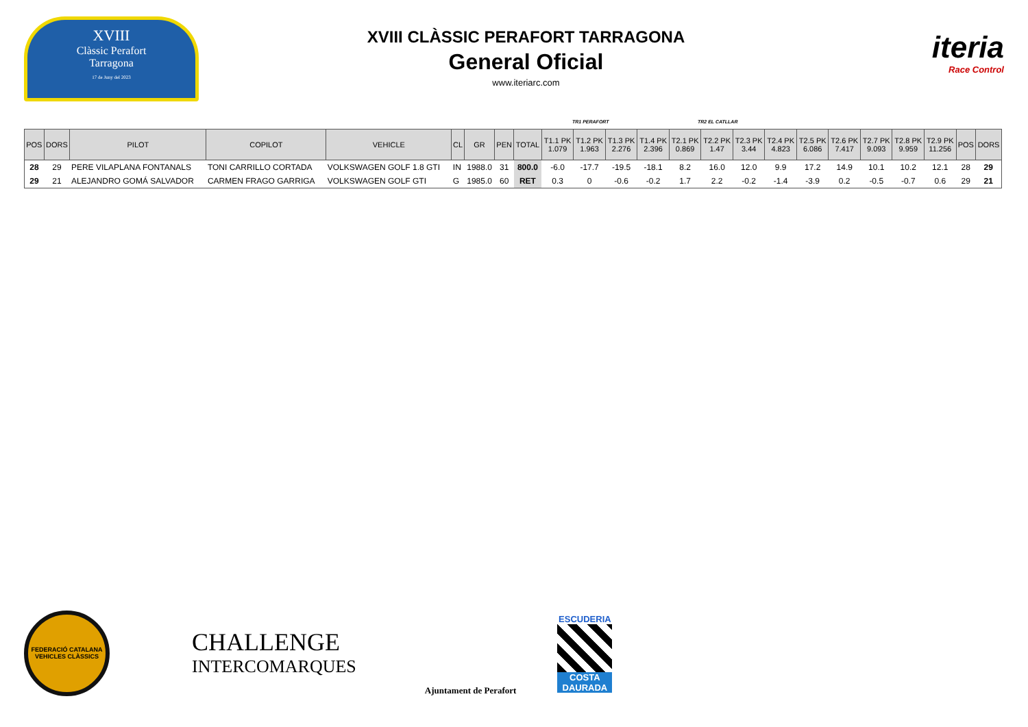XVIII
Clàssic Perafort
Tarragona
17 de Juny del 2023
XVIII CLÀSSIC PERAFORT TARRAGONA
General Oficial
www.iteriarc.com
iteria
Race Control
TR1 PERAFORT TR2 EL CATLLAR
| POS | DORS | PILOT | COPILOT | VEHICLE | CL | GR | PEN | TOTAL | T1.1 PK 1.079 | T1.2 PK 1.963 | T1.3 PK 2.276 | T1.4 PK 2.396 | T2.1 PK 0.869 | T2.2 PK 1.47 | T2.3 PK 3.44 | T2.4 PK 4.823 | T2.5 PK 6.086 | T2.6 PK 7.417 | T2.7 PK 9.093 | T2.8 PK 9.959 | T2.9 PK 11.256 | POS | DORS |
| --- | --- | --- | --- | --- | --- | --- | --- | --- | --- | --- | --- | --- | --- | --- | --- | --- | --- | --- | --- | --- | --- | --- | --- |
| 28 | 29 | PERE VILAPLANA FONTANALS | TONI CARRILLO CORTADA | VOLKSWAGEN GOLF 1.8 GTI | IN | 1988.0 | 31 | 800.0 | -6.0 | -17.7 | -19.5 | -18.1 | 8.2 | 16.0 | 12.0 | 9.9 | 17.2 | 14.9 | 10.1 | 10.2 | 12.1 | 28 | 29 |
| 29 | 21 | ALEJANDRO GOMÁ SALVADOR | CARMEN FRAGO GARRIGA | VOLKSWAGEN GOLF GTI | G | 1985.0 | 60 | RET | 0.3 | 0 | -0.6 | -0.2 | 1.7 | 2.2 | -0.2 | -1.4 | -3.9 | 0.2 | -0.5 | -0.7 | 0.6 | 29 | 21 |
FEDERACIÓ CATALANA
VEHICLES CLÀSSICS
CHALLENGE
INTERCOMARQUES
Ajuntament de Perafort
ESCUDERIA
COSTA DAURADA